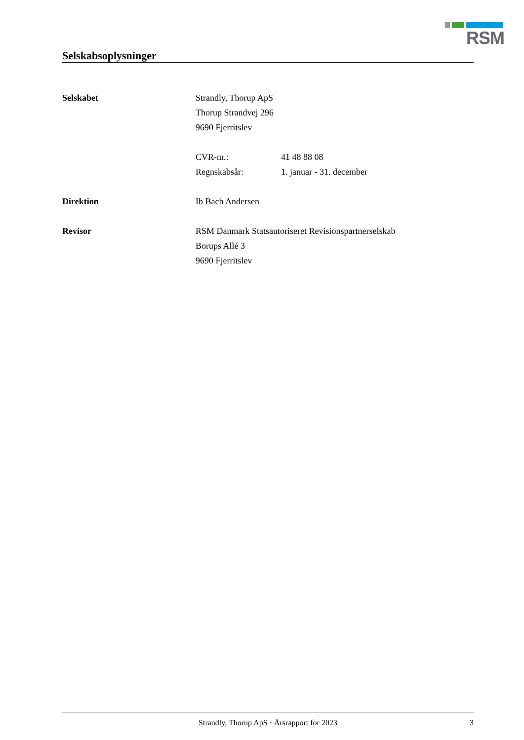RSM
Selskabsoplysninger
Selskabet Strandly, Thorup ApS
Thorup Strandvej 296
9690 Fjerritslev
CVR-nr.: 41 48 88 08
Regnskabsår: 1. januar - 31. december
Direktion Ib Bach Andersen
Revisor RSM Danmark Statsautoriseret Revisionspartnerselskab
Borups Allé 3
9690 Fjerritslev
Strandly, Thorup ApS · Årsrapport for 2023 3